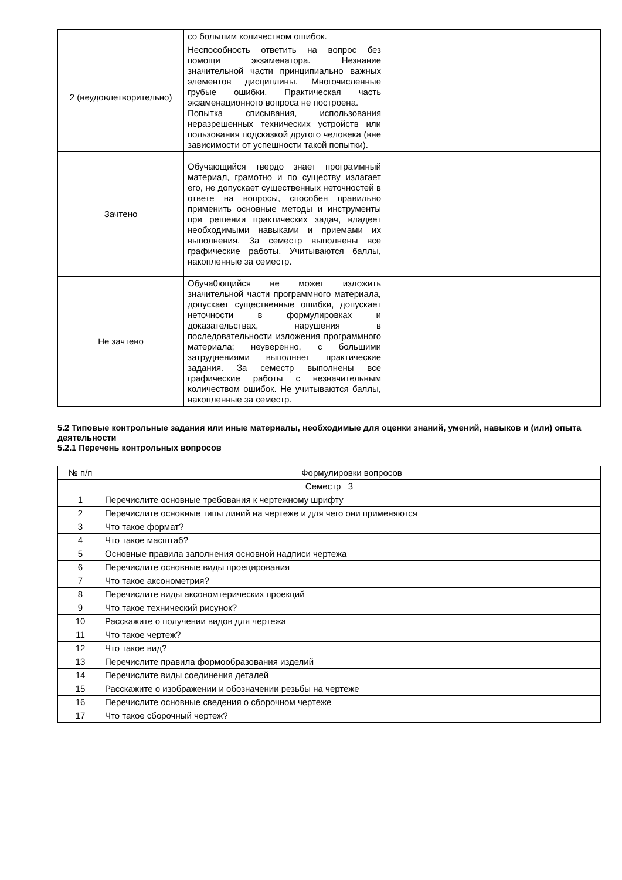| | со большим количеством ошибок. | |
| 2 (неудовлетворительно) | Неспособность ответить на вопрос без помощи экзаменатора. Незнание значительной части принципиально важных элементов дисциплины. Многочисленные грубые ошибки. Практическая часть экзаменационного вопроса не построена. Попытка списывания, использования неразрешенных технических устройств или пользования подсказкой другого человека (вне зависимости от успешности такой попытки). | |
| Зачтено | Обучающийся твердо знает программный материал, грамотно и по существу излагает его, не допускает существенных неточностей в ответе на вопросы, способен правильно применить основные методы и инструменты при решении практических задач, владеет необходимыми навыками и приемами их выполнения. За семестр выполнены все графические работы. Учитываются баллы, накопленные за семестр. | |
| Не зачтено | Обуча0ющийся не может изложить значительной части программного материала, допускает существенные ошибки, допускает неточности в формулировках и доказательствах, нарушения в последовательности изложения программного материала; неуверенно, с большими затруднениями выполняет практические задания. За семестр выполнены все графические работы с незначительным количеством ошибок. Не учитываются баллы, накопленные за семестр. | |
5.2 Типовые контрольные задания или иные материалы, необходимые для оценки знаний, умений, навыков и (или) опыта деятельности
5.2.1 Перечень контрольных вопросов
| № п/п | Формулировки вопросов |
| --- | --- |
| Семестр 3 | |
| 1 | Перечислите основные требования к чертежному шрифту |
| 2 | Перечислите основные типы линий на чертеже и для чего они применяются |
| 3 | Что такое формат? |
| 4 | Что такое масштаб? |
| 5 | Основные правила заполнения основной надписи чертежа |
| 6 | Перечислите основные виды проецирования |
| 7 | Что такое аксонометрия? |
| 8 | Перечислите виды аксономтерических проекций |
| 9 | Что такое технический рисунок? |
| 10 | Расскажите о получении видов для чертежа |
| 11 | Что такое чертеж? |
| 12 | Что такое вид? |
| 13 | Перечислите правила формообразования изделий |
| 14 | Перечислите виды соединения деталей |
| 15 | Расскажите о изображении и обозначении резьбы на чертеже |
| 16 | Перечислите основные сведения о сборочном чертеже |
| 17 | Что такое сборочный чертеж? |